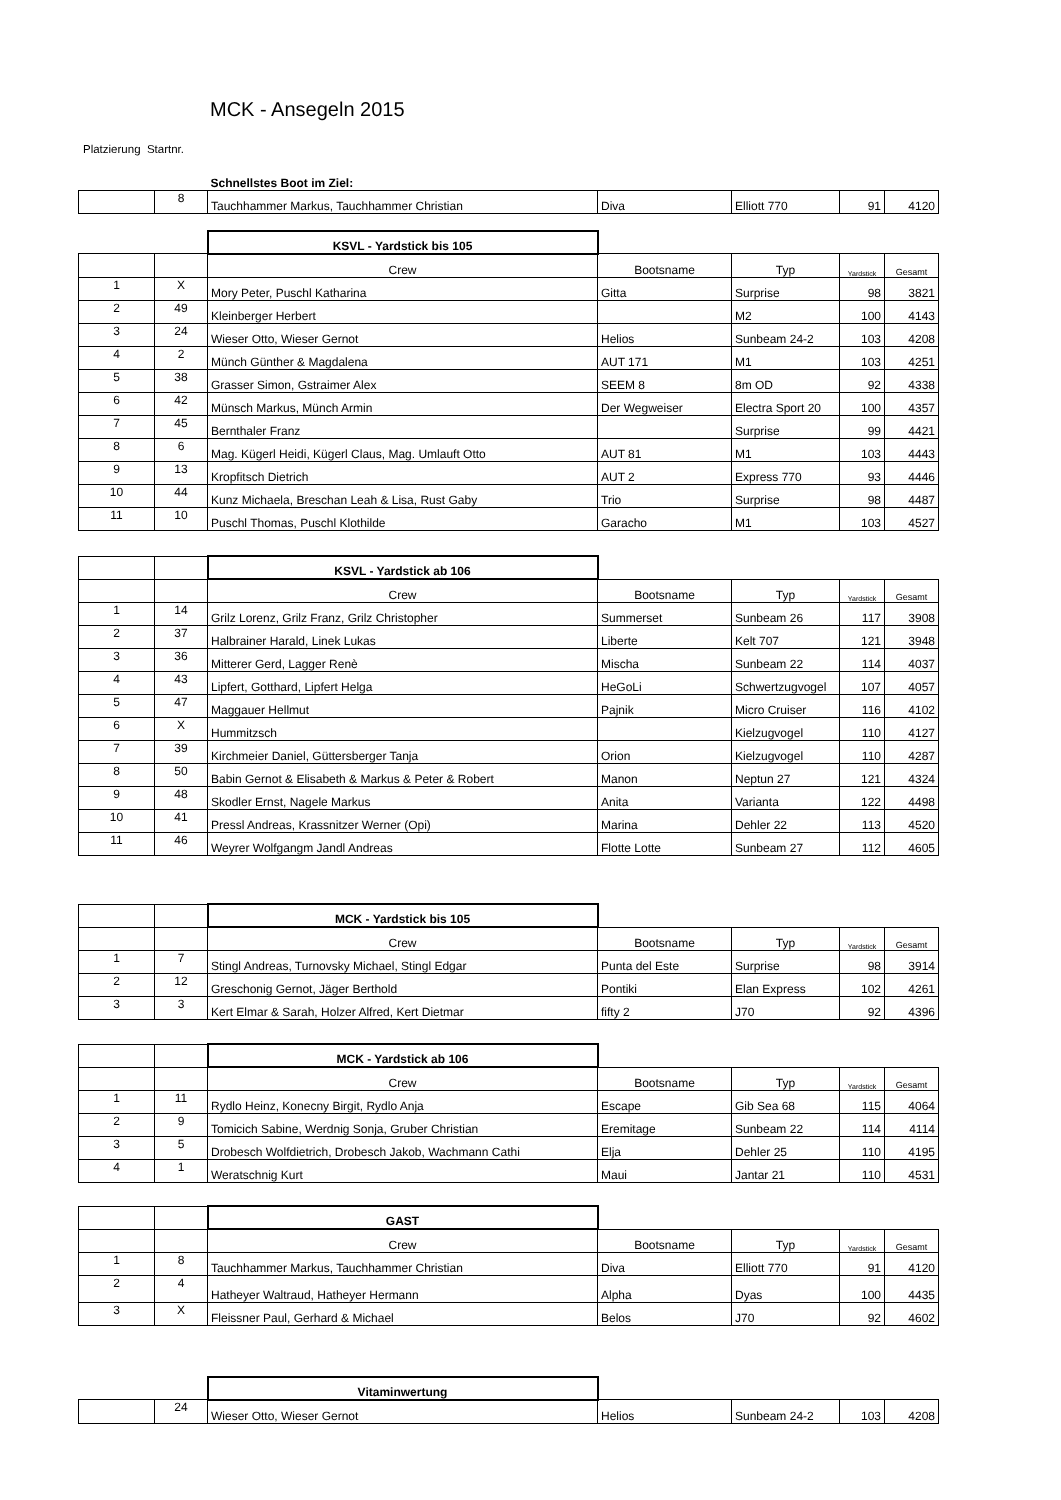MCK - Ansegeln 2015
Platzierung Startnr.
| | | Schnellstes Boot im Ziel: | | | | |
| | 8 | Tauchhammer Markus, Tauchhammer Christian | Diva | Elliott 770 | 91 | 4120 |
| | | KSVL - Yardstick bis 105 | | | | |
| | | Crew | Bootsname | Typ | Yardstick | Gesamt |
| 1 | X | Mory Peter, Puschl Katharina | Gitta | Surprise | 98 | 3821 |
| 2 | 49 | Kleinberger Herbert | | M2 | 100 | 4143 |
| 3 | 24 | Wieser Otto, Wieser Gernot | Helios | Sunbeam 24-2 | 103 | 4208 |
| 4 | 2 | Münch Günther & Magdalena | AUT 171 | M1 | 103 | 4251 |
| 5 | 38 | Grasser Simon, Gstraimer Alex | SEEM 8 | 8m OD | 92 | 4338 |
| 6 | 42 | Münsch Markus, Münch Armin | Der Wegweiser | Electra Sport 20 | 100 | 4357 |
| 7 | 45 | Bernthaler Franz | | Surprise | 99 | 4421 |
| 8 | 6 | Mag. Kügerl Heidi, Kügerl Claus, Mag. Umlauft Otto | AUT 81 | M1 | 103 | 4443 |
| 9 | 13 | Kropfitsch Dietrich | AUT 2 | Express 770 | 93 | 4446 |
| 10 | 44 | Kunz Michaela, Breschan Leah & Lisa, Rust Gaby | Trio | Surprise | 98 | 4487 |
| 11 | 10 | Puschl Thomas, Puschl Klothilde | Garacho | M1 | 103 | 4527 |
| | | KSVL - Yardstick ab 106 | | | | |
| | | Crew | Bootsname | Typ | Yardstick | Gesamt |
| 1 | 14 | Grilz Lorenz, Grilz Franz, Grilz Christopher | Summerset | Sunbeam 26 | 117 | 3908 |
| 2 | 37 | Halbrainer Harald, Linek Lukas | Liberte | Kelt 707 | 121 | 3948 |
| 3 | 36 | Mitterer Gerd, Lagger Renè | Mischa | Sunbeam 22 | 114 | 4037 |
| 4 | 43 | Lipfert, Gotthard, Lipfert Helga | HeGoLi | Schwertzugvogel | 107 | 4057 |
| 5 | 47 | Maggauer Hellmut | Pajnik | Micro Cruiser | 116 | 4102 |
| 6 | X | Hummitzsch | | Kielzugvogel | 110 | 4127 |
| 7 | 39 | Kirchmeier Daniel, Güttersberger Tanja | Orion | Kielzugvogel | 110 | 4287 |
| 8 | 50 | Babin Gernot & Elisabeth & Markus & Peter & Robert | Manon | Neptun 27 | 121 | 4324 |
| 9 | 48 | Skodler Ernst, Nagele Markus | Anita | Varianta | 122 | 4498 |
| 10 | 41 | Pressl Andreas, Krassnitzer Werner (Opi) | Marina | Dehler 22 | 113 | 4520 |
| 11 | 46 | Weyrer Wolfgangm Jandl Andreas | Flotte Lotte | Sunbeam 27 | 112 | 4605 |
| | | MCK - Yardstick bis 105 | | | | |
| | | Crew | Bootsname | Typ | Yardstick | Gesamt |
| 1 | 7 | Stingl Andreas, Turnovsky Michael, Stingl Edgar | Punta del Este | Surprise | 98 | 3914 |
| 2 | 12 | Greschonig Gernot, Jäger Berthold | Pontiki | Elan Express | 102 | 4261 |
| 3 | 3 | Kert Elmar & Sarah, Holzer Alfred, Kert Dietmar | fifty 2 | J70 | 92 | 4396 |
| | | MCK - Yardstick ab 106 | | | | |
| | | Crew | Bootsname | Typ | Yardstick | Gesamt |
| 1 | 11 | Rydlo Heinz, Konecny Birgit, Rydlo Anja | Escape | Gib Sea 68 | 115 | 4064 |
| 2 | 9 | Tomicich Sabine, Werdnig Sonja, Gruber Christian | Eremitage | Sunbeam 22 | 114 | 4114 |
| 3 | 5 | Drobesch Wolfdietrich, Drobesch Jakob, Wachmann Cathi | Elja | Dehler 25 | 110 | 4195 |
| 4 | 1 | Weratschnig Kurt | Maui | Jantar 21 | 110 | 4531 |
| | | GAST | | | | |
| | | Crew | Bootsname | Typ | Yardstick | Gesamt |
| 1 | 8 | Tauchhammer Markus, Tauchhammer Christian | Diva | Elliott 770 | 91 | 4120 |
| 2 | 4 | Hatheyer Waltraud, Hatheyer Hermann | Alpha | Dyas | 100 | 4435 |
| 3 | X | Fleissner Paul, Gerhard & Michael | Belos | J70 | 92 | 4602 |
| | | Vitaminwertung | | | | |
| | 24 | Wieser Otto, Wieser Gernot | Helios | Sunbeam 24-2 | 103 | 4208 |